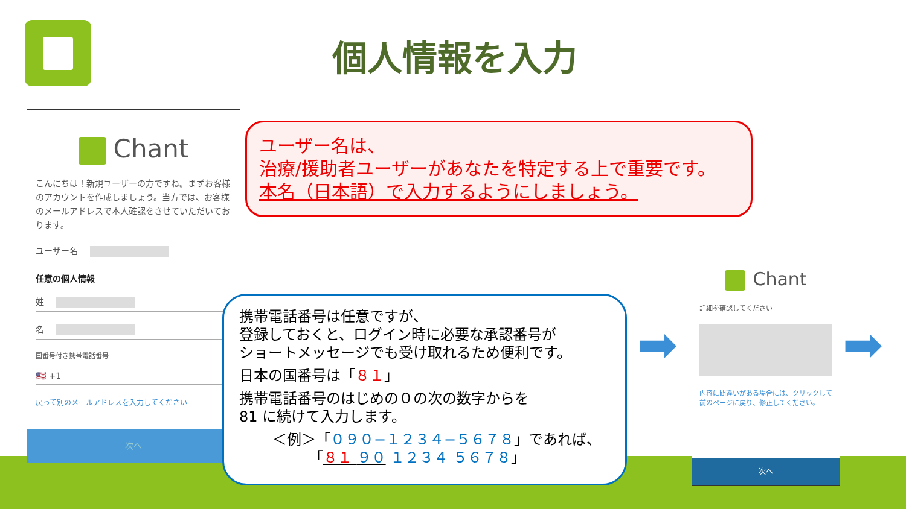個人情報を入力
Chant
こんにちは！新規ユーザーの方ですね。まずお客様のアカウントを作成しましょう。当方では、お客様のメールアドレスで本人確認をさせていただいております。
ユーザー名
任意の個人情報
姓
名
国番号付き携帯電話番号
🇺🇸 +1
戻って別のメールアドレスを入力してください
次へ
ユーザー名は、
治療/援助者ユーザーがあなたを特定する上で重要です。
本名（日本語）で入力するようにしましょう。
携帯電話番号は任意ですが、
登録しておくと、ログイン時に必要な承認番号が
ショートメッセージでも受け取れるため便利です。
日本の国番号は「８１」
携帯電話番号のはじめの０の次の数字からを
81 に続けて入力します。
＜例＞「０９０−１２３４−５６７８」であれば、
　　　「８１ ９０ １２３４ ５６７８」
➡ ➡
Chant
詳細を確認してください
内容に間違いがある場合には、クリックして前のページに戻り、修正してください。
次へ